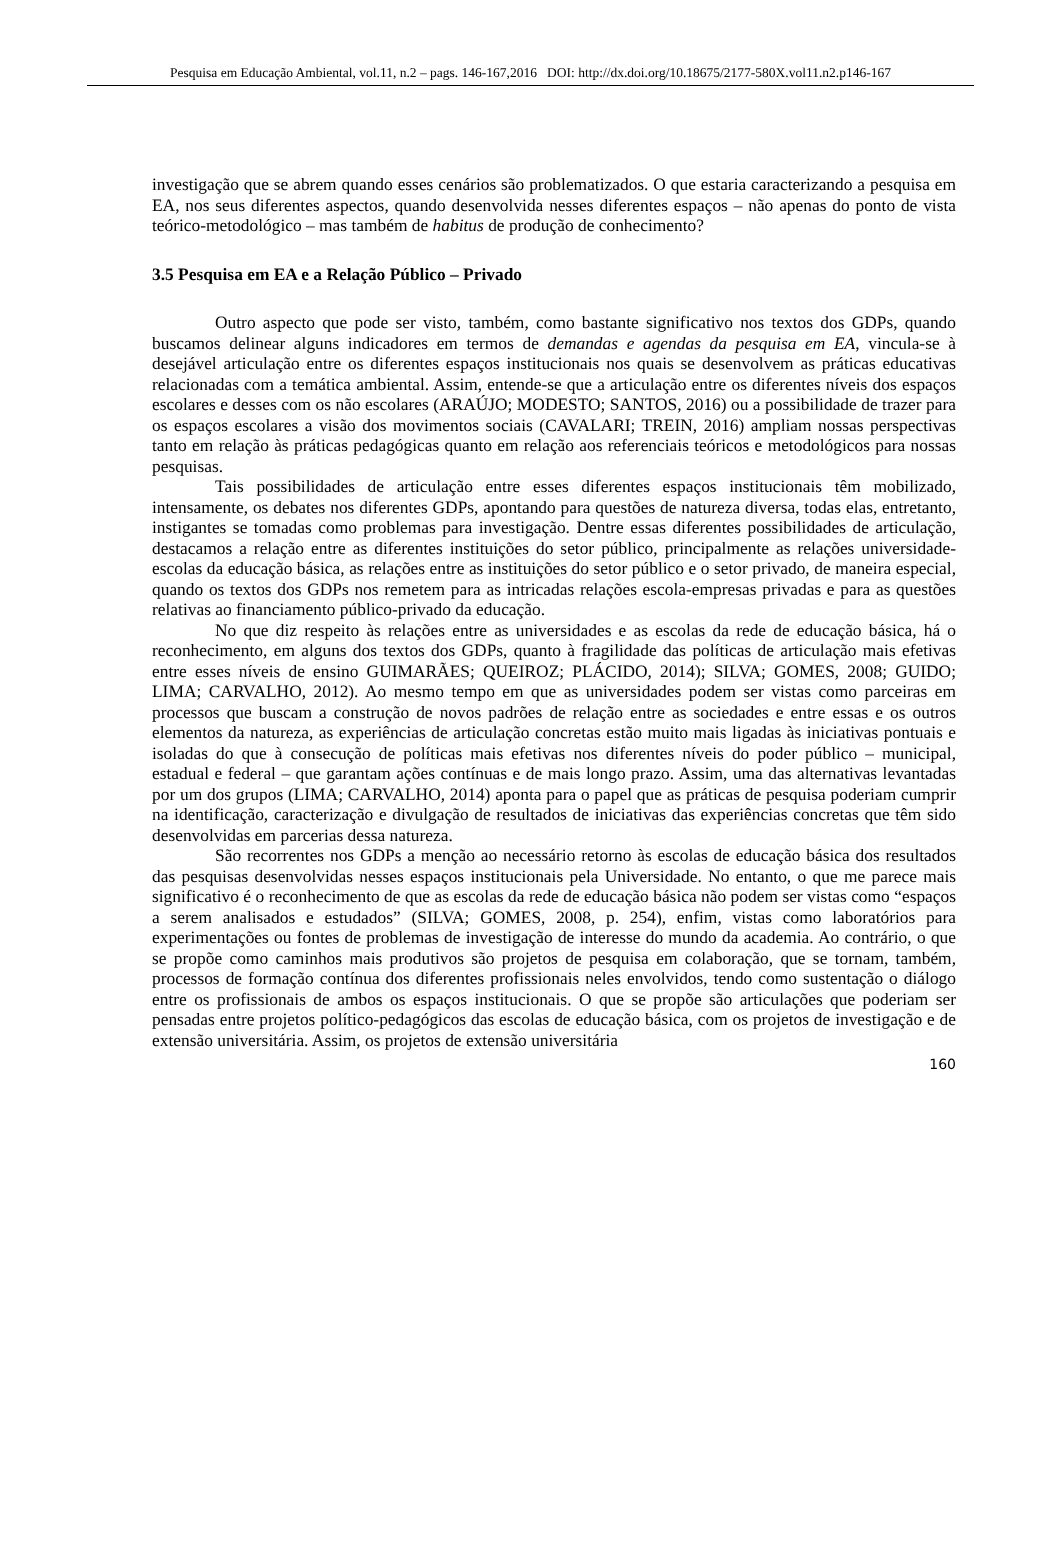Pesquisa em Educação Ambiental, vol.11, n.2 – pags. 146-167,2016 DOI: http://dx.doi.org/10.18675/2177-580X.vol11.n2.p146-167
investigação que se abrem quando esses cenários são problematizados. O que estaria caracterizando a pesquisa em EA, nos seus diferentes aspectos, quando desenvolvida nesses diferentes espaços – não apenas do ponto de vista teórico-metodológico – mas também de habitus de produção de conhecimento?
3.5 Pesquisa em EA e a Relação Público – Privado
Outro aspecto que pode ser visto, também, como bastante significativo nos textos dos GDPs, quando buscamos delinear alguns indicadores em termos de demandas e agendas da pesquisa em EA, vincula-se à desejável articulação entre os diferentes espaços institucionais nos quais se desenvolvem as práticas educativas relacionadas com a temática ambiental. Assim, entende-se que a articulação entre os diferentes níveis dos espaços escolares e desses com os não escolares (ARAÚJO; MODESTO; SANTOS, 2016) ou a possibilidade de trazer para os espaços escolares a visão dos movimentos sociais (CAVALARI; TREIN, 2016) ampliam nossas perspectivas tanto em relação às práticas pedagógicas quanto em relação aos referenciais teóricos e metodológicos para nossas pesquisas.
Tais possibilidades de articulação entre esses diferentes espaços institucionais têm mobilizado, intensamente, os debates nos diferentes GDPs, apontando para questões de natureza diversa, todas elas, entretanto, instigantes se tomadas como problemas para investigação. Dentre essas diferentes possibilidades de articulação, destacamos a relação entre as diferentes instituições do setor público, principalmente as relações universidade-escolas da educação básica, as relações entre as instituições do setor público e o setor privado, de maneira especial, quando os textos dos GDPs nos remetem para as intricadas relações escola-empresas privadas e para as questões relativas ao financiamento público-privado da educação.
No que diz respeito às relações entre as universidades e as escolas da rede de educação básica, há o reconhecimento, em alguns dos textos dos GDPs, quanto à fragilidade das políticas de articulação mais efetivas entre esses níveis de ensino GUIMARÃES; QUEIROZ; PLÁCIDO, 2014); SILVA; GOMES, 2008; GUIDO; LIMA; CARVALHO, 2012). Ao mesmo tempo em que as universidades podem ser vistas como parceiras em processos que buscam a construção de novos padrões de relação entre as sociedades e entre essas e os outros elementos da natureza, as experiências de articulação concretas estão muito mais ligadas às iniciativas pontuais e isoladas do que à consecução de políticas mais efetivas nos diferentes níveis do poder público – municipal, estadual e federal – que garantam ações contínuas e de mais longo prazo. Assim, uma das alternativas levantadas por um dos grupos (LIMA; CARVALHO, 2014) aponta para o papel que as práticas de pesquisa poderiam cumprir na identificação, caracterização e divulgação de resultados de iniciativas das experiências concretas que têm sido desenvolvidas em parcerias dessa natureza.
São recorrentes nos GDPs a menção ao necessário retorno às escolas de educação básica dos resultados das pesquisas desenvolvidas nesses espaços institucionais pela Universidade. No entanto, o que me parece mais significativo é o reconhecimento de que as escolas da rede de educação básica não podem ser vistas como “espaços a serem analisados e estudados” (SILVA; GOMES, 2008, p. 254), enfim, vistas como laboratórios para experimentações ou fontes de problemas de investigação de interesse do mundo da academia. Ao contrário, o que se propõe como caminhos mais produtivos são projetos de pesquisa em colaboração, que se tornam, também, processos de formação contínua dos diferentes profissionais neles envolvidos, tendo como sustentação o diálogo entre os profissionais de ambos os espaços institucionais. O que se propõe são articulações que poderiam ser pensadas entre projetos político-pedagógicos das escolas de educação básica, com os projetos de investigação e de extensão universitária. Assim, os projetos de extensão universitária
160